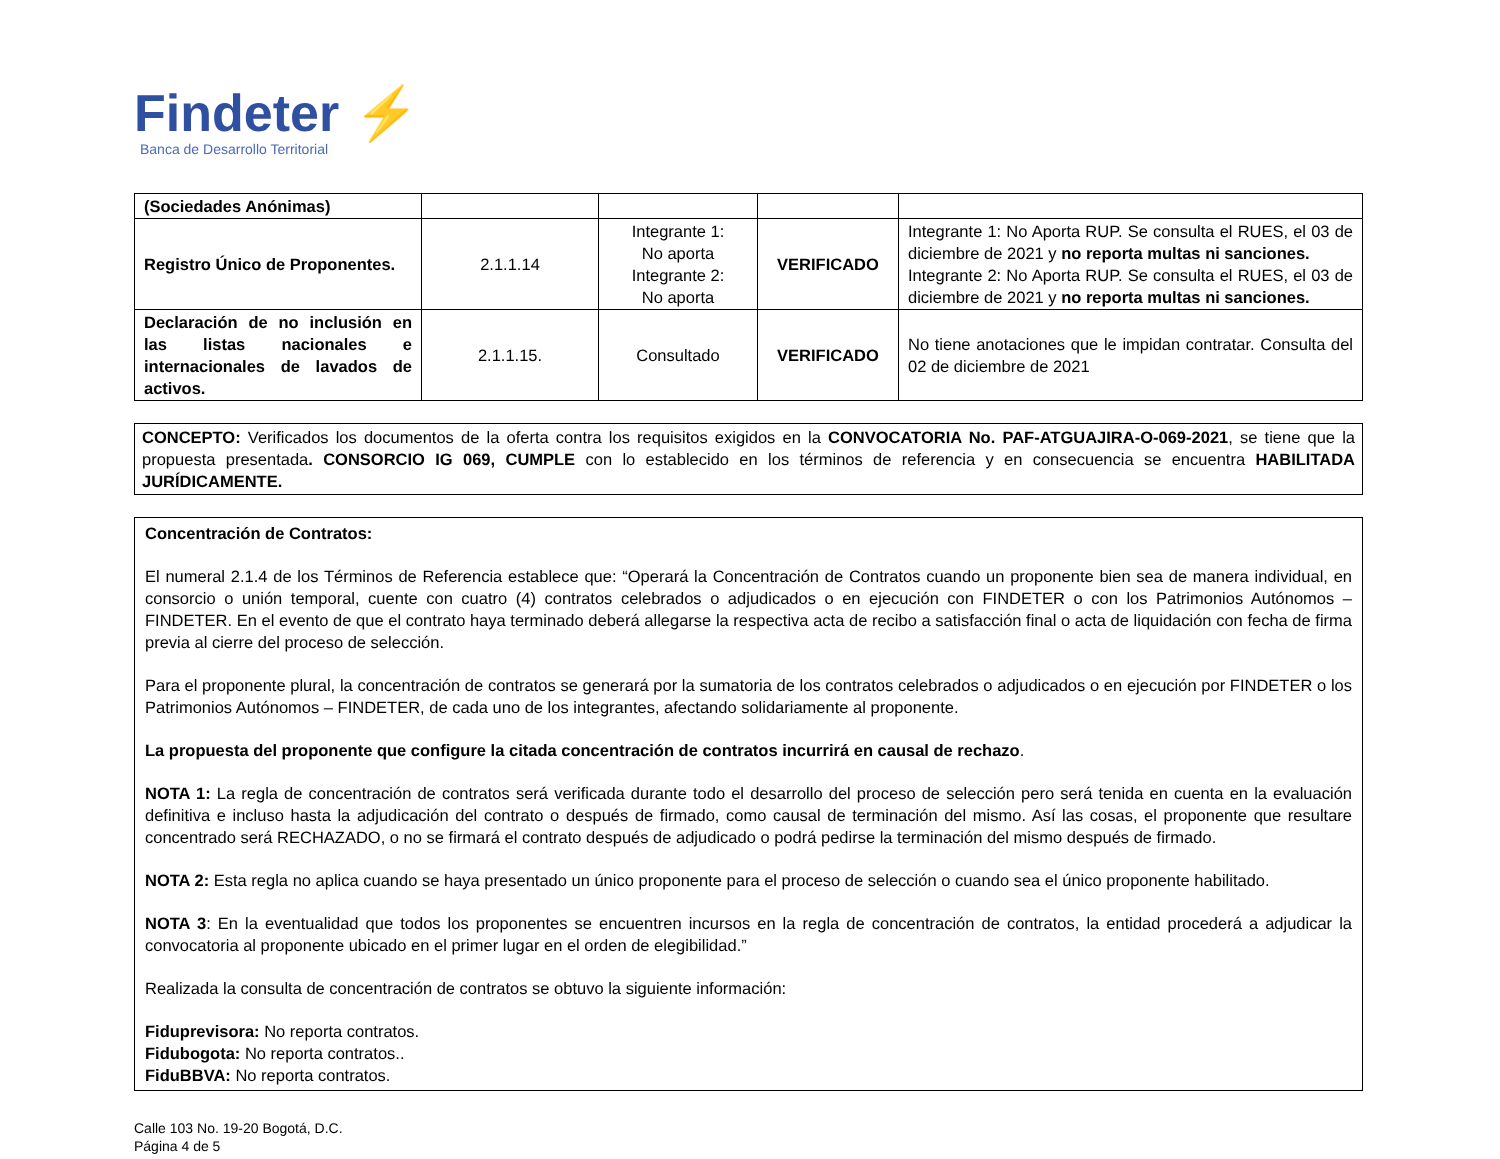Findeter ⚡
Banca de Desarrollo Territorial
| (Sociedades Anónimas) | | | | |
| Registro Único de Proponentes. | 2.1.1.14 | Integrante 1: No aporta Integrante 2: No aporta | VERIFICADO | Integrante 1: No Aporta RUP. Se consulta el RUES, el 03 de diciembre de 2021 y no reporta multas ni sanciones. Integrante 2: No Aporta RUP. Se consulta el RUES, el 03 de diciembre de 2021 y no reporta multas ni sanciones. |
| Declaración de no inclusión en las listas nacionales e internacionales de lavados de activos. | 2.1.1.15. | Consultado | VERIFICADO | No tiene anotaciones que le impidan contratar. Consulta del 02 de diciembre de 2021 |
CONCEPTO: Verificados los documentos de la oferta contra los requisitos exigidos en la CONVOCATORIA No. PAF-ATGUAJIRA-O-069-2021, se tiene que la propuesta presentada. CONSORCIO IG 069, CUMPLE con lo establecido en los términos de referencia y en consecuencia se encuentra HABILITADA JURÍDICAMENTE.
Concentración de Contratos:
El numeral 2.1.4 de los Términos de Referencia establece que: “Operará la Concentración de Contratos cuando un proponente bien sea de manera individual, en consorcio o unión temporal, cuente con cuatro (4) contratos celebrados o adjudicados o en ejecución con FINDETER o con los Patrimonios Autónomos – FINDETER. En el evento de que el contrato haya terminado deberá allegarse la respectiva acta de recibo a satisfacción final o acta de liquidación con fecha de firma previa al cierre del proceso de selección.
Para el proponente plural, la concentración de contratos se generará por la sumatoria de los contratos celebrados o adjudicados o en ejecución por FINDETER o los Patrimonios Autónomos – FINDETER, de cada uno de los integrantes, afectando solidariamente al proponente.
La propuesta del proponente que configure la citada concentración de contratos incurrirá en causal de rechazo.
NOTA 1: La regla de concentración de contratos será verificada durante todo el desarrollo del proceso de selección pero será tenida en cuenta en la evaluación definitiva e incluso hasta la adjudicación del contrato o después de firmado, como causal de terminación del mismo. Así las cosas, el proponente que resultare concentrado será RECHAZADO, o no se firmará el contrato después de adjudicado o podrá pedirse la terminación del mismo después de firmado.
NOTA 2: Esta regla no aplica cuando se haya presentado un único proponente para el proceso de selección o cuando sea el único proponente habilitado.
NOTA 3: En la eventualidad que todos los proponentes se encuentren incursos en la regla de concentración de contratos, la entidad procederá a adjudicar la convocatoria al proponente ubicado en el primer lugar en el orden de elegibilidad.”
Realizada la consulta de concentración de contratos se obtuvo la siguiente información:
Fiduprevisora: No reporta contratos.
Fidubogota: No reporta contratos..
FiduBBVA: No reporta contratos.
Calle 103 No. 19-20 Bogotá, D.C.
Página 4 de 5